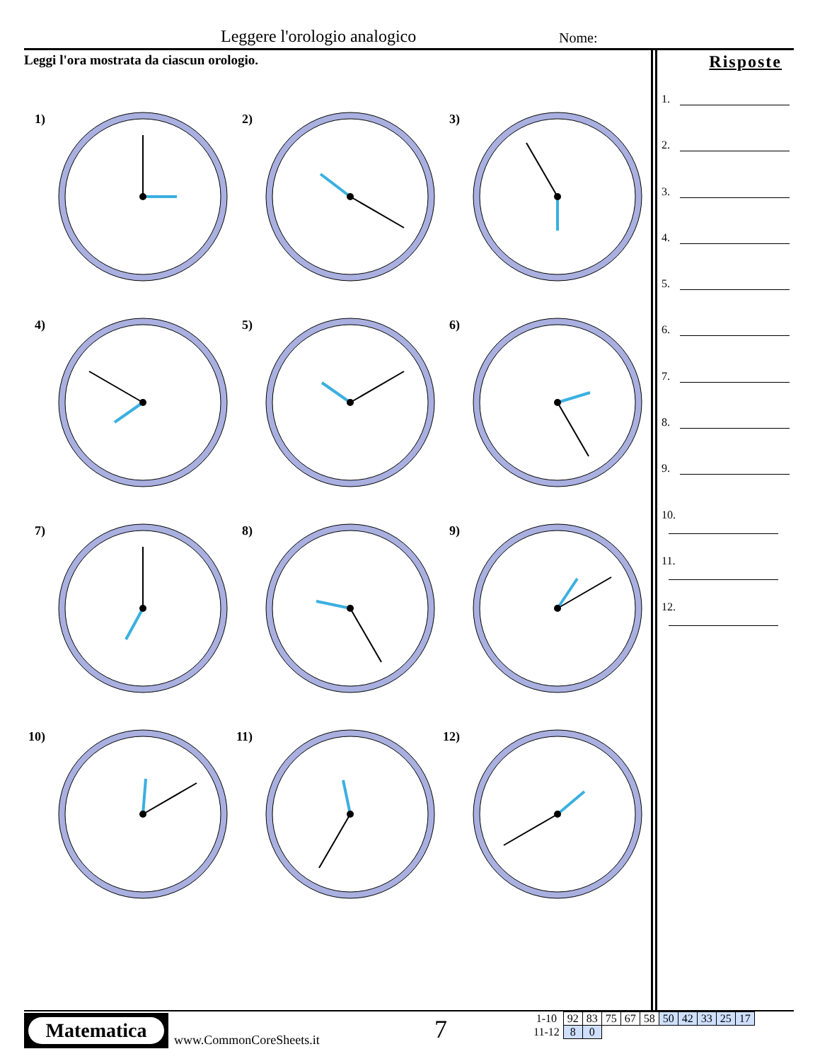Leggere l'orologio analogico Nome:
Leggi l'ora mostrata da ciascun orologio.
1)
2)
3)
4)
5)
6)
7)
8)
9)
10)
11)
12)
Risposte
1.
2.
3.
4.
5.
6.
7.
8.
9.
10.
11.
12.
Matematica
www.CommonCoreSheets.it 7
| 1-10 | 92 | 83 | 75 | 67 | 58 | 50 | 42 | 33 | 25 | 17 |
| 11-12 | 8 | 0 | | | | | | | | |